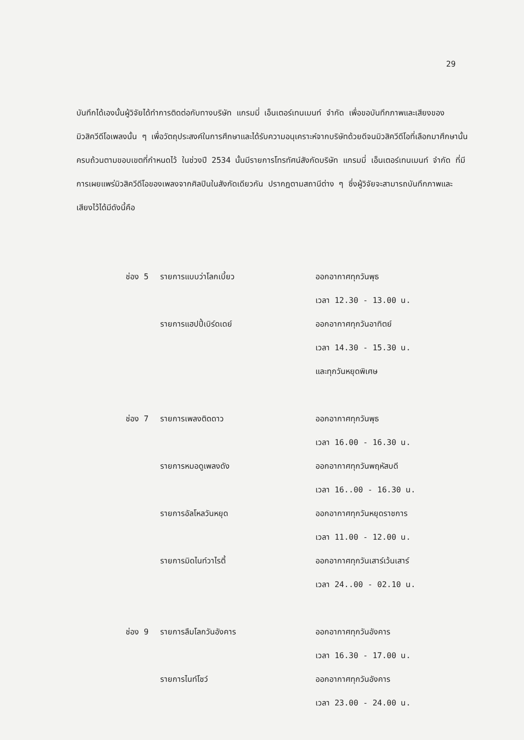29
บันทึกได้เองนั้นผู้วิจัยได้ทำการติดต่อกับทางบริษัท แกรมมี่ เอ็นเตอร์เทนเมนท์ จำกัด เพื่อขอบันทึกภาพและเสียงของมิวสิควีดีโอเพลงนั้น ๆ เพื่อวัตถุประสงค์ในการศึกษาและได้รับความอนุเคราะห์จากบริษัทด้วยดีจนมิวสิควีดีโอที่เลือกมาศึกษานั้นครบถ้วนตามขอบเขตที่กำหนดไว้ ในช่วงปี 2534 นั้นมีรายการโทรทัศน์สังกัดบริษัท แกรมมี่ เอ็นเตอร์เทนเมนท์ จำกัด ที่มีการเผยแพร่มิวสิควีดีโอของเพลงจากศิลปินในสังกัดเดียวกัน ปรากฏตามสถานีต่าง ๆ ซึ่งผู้วิจัยจะสามารถบันทึกภาพและเสียงไว้ได้มีดังนี้คือ
ช่อง 5 รายการแบบว่าโลกเบี้ยว ออกอากาศทุกวันพุธ
เวลา 12.30 - 13.00 น.
รายการแฮปปี้เบิร์ดเดย์ ออกอากาศทุกวันอาทิตย์
เวลา 14.30 - 15.30 น.
และทุกวันหยุดพิเศษ
ช่อง 7 รายการเพลงติดดาว ออกอากาศทุกวันพุธ
เวลา 16.00 - 16.30 น.
รายการหมอดูเพลงดัง ออกอากาศทุกวันพฤหัสบดี
เวลา 16..00 - 16.30 น.
รายการอัลโหลวันหยุด ออกอากาศทุกวันหยุดราชการ
เวลา 11.00 - 12.00 น.
รายการมิดไนท์วาไรตี้ ออกอากาศทุกวันเสาร์เว้นเสาร์
เวลา 24..00 - 02.10 น.
ช่อง 9 รายการลืมโลกวันอังคาร ออกอากาศทุกวันอังคาร
เวลา 16.30 - 17.00 น.
รายการไนท์โชว์ ออกอากาศทุกวันอังคาร
เวลา 23.00 - 24.00 น.